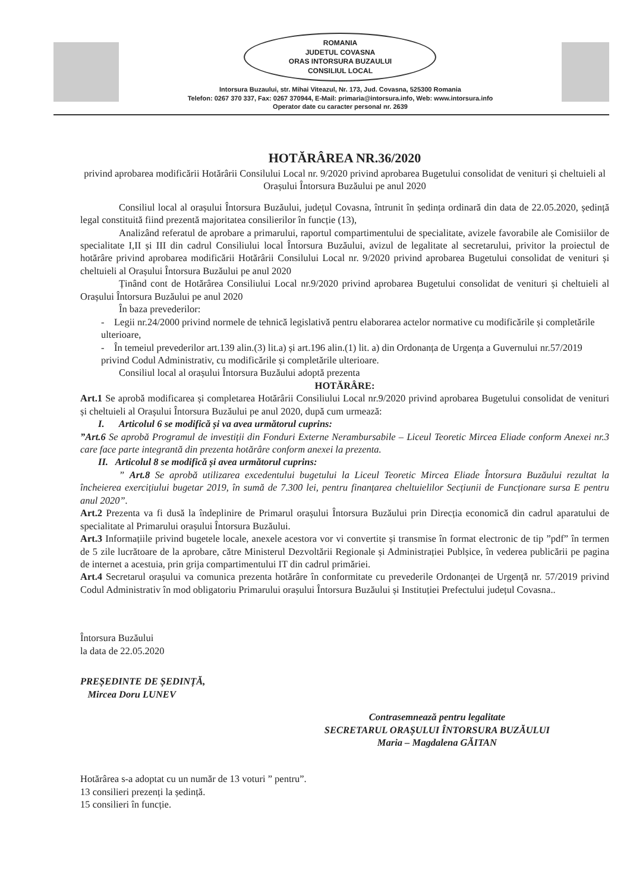ROMANIA
JUDETUL COVASNA
ORAS INTORSURA BUZAULUI
CONSILIUL LOCAL
Intorsura Buzaului, str. Mihai Viteazul, Nr. 173, Jud. Covasna, 525300 Romania
Telefon: 0267 370 337, Fax: 0267 370944, E-Mail: primaria@intorsura.info, Web: www.intorsura.info
Operator date cu caracter personal nr. 2639
HOTĂRÂREA NR.36/2020
privind aprobarea modificării Hotărârii Consilului Local nr. 9/2020 privind aprobarea Bugetului consolidat de venituri și cheltuieli al Orașului Întorsura Buzăului pe anul 2020
Consiliul local al orașului Întorsura Buzăului, județul Covasna, întrunit în ședința ordinară din data de 22.05.2020, ședință legal constituită fiind prezentă majoritatea consilierilor în funcție (13),
Analizând referatul de aprobare a primarului, raportul compartimentului de specialitate, avizele favorabile ale Comisiilor de specialitate I,II și III din cadrul Consiliului local Întorsura Buzăului, avizul de legalitate al secretarului, privitor la proiectul de hotărâre privind aprobarea modificării Hotărârii Consilului Local nr. 9/2020 privind aprobarea Bugetului consolidat de venituri și cheltuieli al Orașului Întorsura Buzăului pe anul 2020
Ținând cont de Hotărârea Consiliului Local nr.9/2020 privind aprobarea Bugetului consolidat de venituri și cheltuieli al Orașului Întorsura Buzăului pe anul 2020
În baza prevederilor:
- Legii nr.24/2000 privind normele de tehnică legislativă pentru elaborarea actelor normative cu modificările și completările ulterioare,
- În temeiul prevederilor art.139 alin.(3) lit.a) și art.196 alin.(1) lit. a) din Ordonanța de Urgența a Guvernului nr.57/2019 privind Codul Administrativ, cu modificările și completările ulterioare.
Consiliul local al orașului Întorsura Buzăului adoptă prezenta
HOTĂRÂRE:
Art.1 Se aprobă modificarea și completarea Hotărârii Consiliului Local nr.9/2020 privind aprobarea Bugetului consolidat de venituri și cheltuieli al Orașului Întorsura Buzăului pe anul 2020, după cum urmează:
I. Articolul 6 se modifică și va avea următorul cuprins:
”Art.6 Se aprobă Programul de investiții din Fonduri Externe Nerambursabile – Liceul Teoretic Mircea Eliade conform Anexei nr.3 care face parte integrantă din prezenta hotărâre conform anexei la prezenta.
II. Articolul 8 se modifică și avea următorul cuprins:
” Art.8 Se aprobă utilizarea excedentului bugetului la Liceul Teoretic Mircea Eliade Întorsura Buzăului rezultat la încheierea exercițiului bugetar 2019, în sumă de 7.300 lei, pentru finanțarea cheltuielilor Secțiunii de Funcționare sursa E pentru anul 2020”.
Art.2 Prezenta va fi dusă la îndeplinire de Primarul orașului Întorsura Buzăului prin Direcția economică din cadrul aparatului de specialitate al Primarului orașului Întorsura Buzăului.
Art.3 Informațiile privind bugetele locale, anexele acestora vor vi convertite și transmise în format electronic de tip ”pdf” în termen de 5 zile lucrătoare de la aprobare, către Ministerul Dezvoltării Regionale și Administrației Publșice, în vederea publicării pe pagina de internet a acestuia, prin grija compartimentului IT din cadrul primăriei.
Art.4 Secretarul orașului va comunica prezenta hotărâre în conformitate cu prevederile Ordonanței de Urgență nr. 57/2019 privind Codul Administrativ în mod obligatoriu Primarului orașului Întorsura Buzăului și Instituției Prefectului județul Covasna..
Întorsura Buzăului
la data de 22.05.2020
PREȘEDINTE DE ȘEDINȚĂ,
Mircea Doru LUNEV
Contrasemnează pentru legalitate
SECRETARUL ORAȘULUI ÎNTORSURA BUZĂULUI
Maria – Magdalena GĂITAN
Hotărârea s-a adoptat cu un număr de 13 voturi ” pentru”.
13 consilieri prezenți la ședință.
15 consilieri în funcție.